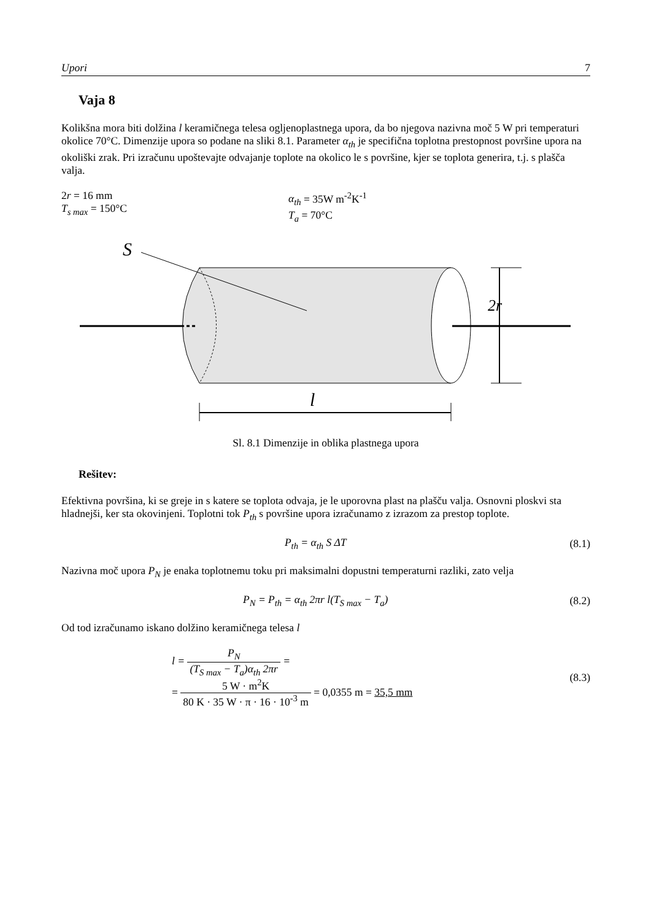Upori 7
Vaja 8
Kolikšna mora biti dolžina l keramičnega telesa ogljenoplastnega upora, da bo njegova nazivna moč 5 W pri temperaturi okolice 70°C. Dimenzije upora so podane na sliki 8.1. Parameter α<sub>th</sub> je specifična toplotna prestopnost površine upora na okoliški zrak. Pri izračunu upoštevajte odvajanje toplote na okolico le s površine, kjer se toplota generira, t.j. s plašča valja.
2r = 16 mm
T<sub>s max</sub> = 150°C
α<sub>th</sub> = 35W m<sup>-2</sup>K<sup>-1</sup>
T<sub>a</sub> = 70°C
S
2r
l
Sl. 8.1 Dimenzije in oblika plastnega upora
Rešitev:
Efektivna površina, ki se greje in s katere se toplota odvaja, je le uporovna plast na plašču valja. Osnovni ploskvi sta hladnejši, ker sta okovinjeni. Toplotni tok P<sub>th</sub> s površine upora izračunamo z izrazom za prestop toplote.
P<sub>th</sub> = α<sub>th</sub> S ΔT (8.1)
Nazivna moč upora P<sub>N</sub> je enaka toplotnemu toku pri maksimalni dopustni temperaturni razliki, zato velja
P<sub>N</sub> = P<sub>th</sub> = α<sub>th</sub> 2πr l(T<sub>S max</sub> − T<sub>a</sub>) (8.2)
Od tod izračunamo iskano dolžino keramičnega telesa l
l = P<sub>N</sub> (T<sub>S max</sub> − T<sub>a</sub>)α<sub>th</sub> 2πr =
= 5 W · m<sup>2</sup>K 80 K · 35 W · π · 16 · 10<sup>-3</sup> m = 0,0355 m = 35,5 mm (8.3)